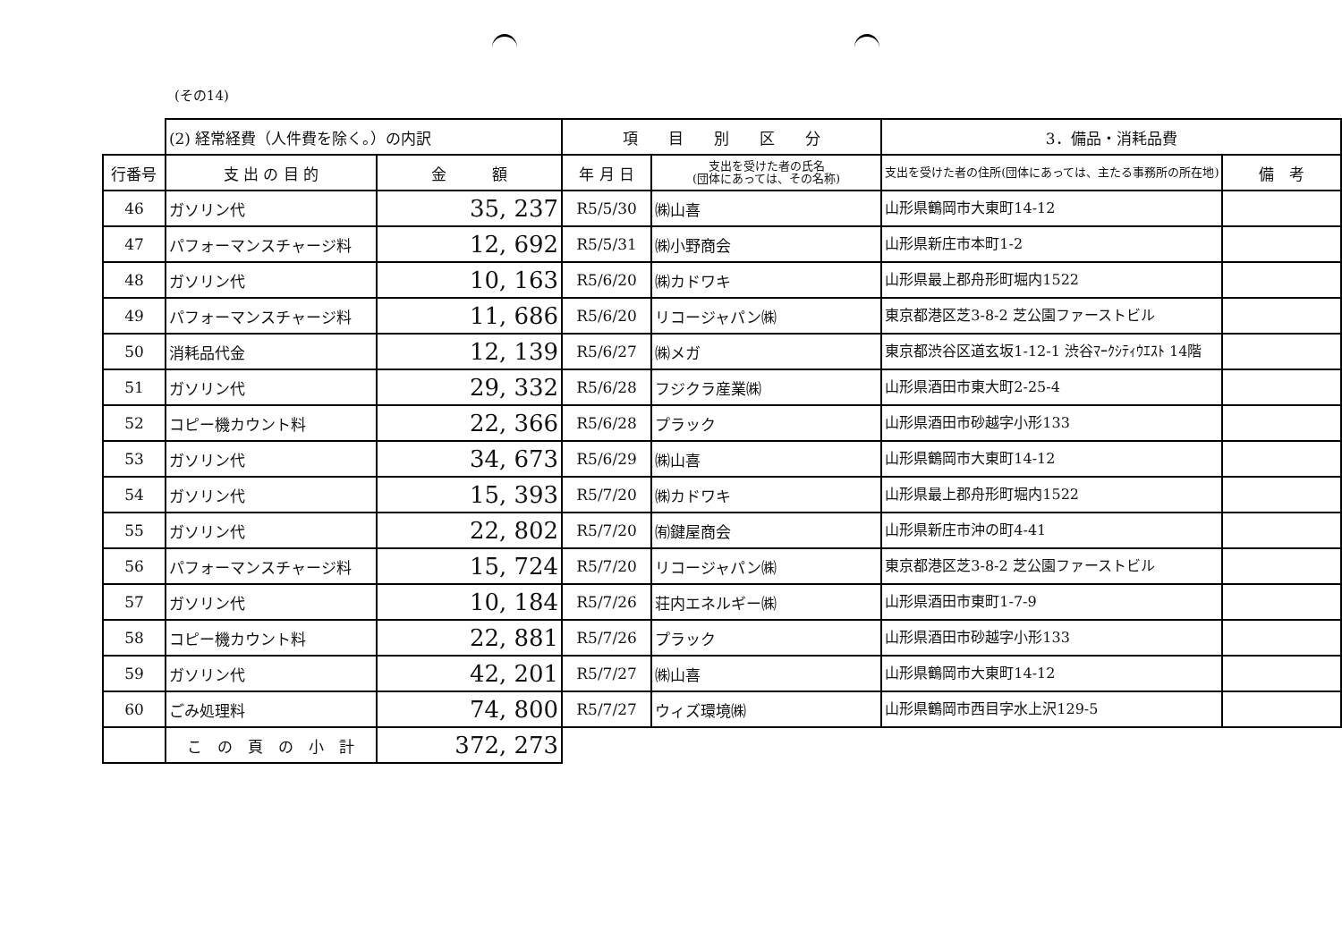(その14)
| | (2) 経常経費（人件費を除く。）の内訳 | | 項 目 別 区 分 | | 3．備品・消耗品費 | |
| 行番号 | 支 出 の 目 的 | 金 額 | 年 月 日 | 支出を受けた者の氏名 (団体にあっては、その名称) | 支出を受けた者の住所(団体にあっては、主たる事務所の所在地) | 備 考 |
| 46 | ガソリン代 | 35, 237 | R5/5/30 | ㈱山喜 | 山形県鶴岡市大東町14-12 | |
| 47 | パフォーマンスチャージ料 | 12, 692 | R5/5/31 | ㈱小野商会 | 山形県新庄市本町1-2 | |
| 48 | ガソリン代 | 10, 163 | R5/6/20 | ㈱カドワキ | 山形県最上郡舟形町堀内1522 | |
| 49 | パフォーマンスチャージ料 | 11, 686 | R5/6/20 | リコージャパン㈱ | 東京都港区芝3-8-2 芝公園ファーストビル | |
| 50 | 消耗品代金 | 12, 139 | R5/6/27 | ㈱メガ | 東京都渋谷区道玄坂1-12-1 渋谷ﾏｰｸｼﾃｨｳｴｽﾄ 14階 | |
| 51 | ガソリン代 | 29, 332 | R5/6/28 | フジクラ産業㈱ | 山形県酒田市東大町2-25-4 | |
| 52 | コピー機カウント料 | 22, 366 | R5/6/28 | プラック | 山形県酒田市砂越字小形133 | |
| 53 | ガソリン代 | 34, 673 | R5/6/29 | ㈱山喜 | 山形県鶴岡市大東町14-12 | |
| 54 | ガソリン代 | 15, 393 | R5/7/20 | ㈱カドワキ | 山形県最上郡舟形町堀内1522 | |
| 55 | ガソリン代 | 22, 802 | R5/7/20 | ㈲鍵屋商会 | 山形県新庄市沖の町4-41 | |
| 56 | パフォーマンスチャージ料 | 15, 724 | R5/7/20 | リコージャパン㈱ | 東京都港区芝3-8-2 芝公園ファーストビル | |
| 57 | ガソリン代 | 10, 184 | R5/7/26 | 荘内エネルギー㈱ | 山形県酒田市東町1-7-9 | |
| 58 | コピー機カウント料 | 22, 881 | R5/7/26 | プラック | 山形県酒田市砂越字小形133 | |
| 59 | ガソリン代 | 42, 201 | R5/7/27 | ㈱山喜 | 山形県鶴岡市大東町14-12 | |
| 60 | ごみ処理料 | 74, 800 | R5/7/27 | ウィズ環境㈱ | 山形県鶴岡市西目字水上沢129-5 | |
| | こ の 頁 の 小 計 | 372, 273 | | | | |